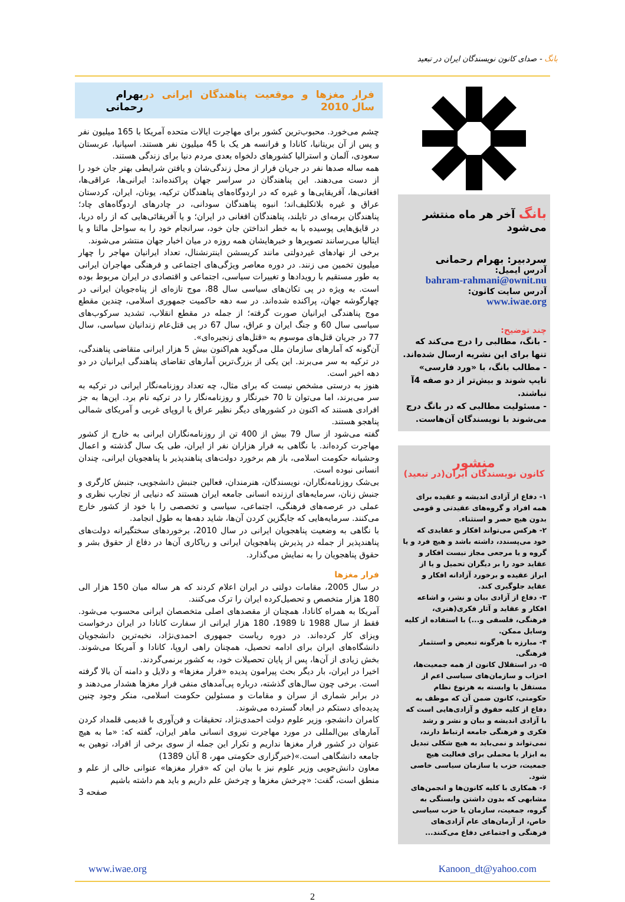بانگ - صدای کانون نویسندگان ایران در تبعید
بانگ آخر هر ماه منتشر می‌شود
سردبیر: بهرام رحمانی
آدرس ایمیل:
bahram-rahmani@ownit.nu
آدرس سایت کانون:
www.iwae.org
چند توضیح:
- بانگ، مطالبی را درج می‌کند که تنها برای این نشریه ارسال شده‌اند.
- مطالب بانگ، با «ورد فارسی» تایپ شوند و بیش‌تر از دو صفه 4آ نباشند.
- مسئولیت مطالبی که در بانگ درج می‌شوند با نویسندگان آن‌هاست.
منشور
کانون نویسندگان ایران(در تبعید)
۱- دفاع از آزادی اندیشه و عقیده برای همه افراد و گروه‌های عقیدتی و قومی بدون هیچ حصر و استثناء.
۲- هرکس می‌تواند افکار و عقایدی که خود می‌پسندد، داشته باشد و هیچ فرد و یا گروه و یا مرجعی مجاز نیست افکار و عقاید خود را بر دیگران تحمیل و یا از ابراز عقیده و برخورد آزادانه افکار و عقاید جلوگیری کند.
۳- دفاع از آزادی بیان و نشر، و اشاعه افکار و عقاید و آثار فکری(هنری، فرهنگی، فلسفی و...) با استفاده از کلیه وسایل ممکن.
۴- مبارزه با هرگونه تبعیض و استثمار فرهنگی.
۵- در استقلال کانون از همه جمعیت‌ها، احزاب و سازمان‌های سیاسی اعم از مستقل یا وابسته به هرنوع نظام حکومتی، کانون ضمن آن که موظف به دفاع از کلیه حقوق و آزادی‌هایی است که با آزادی اندیشه و بیان و نشر و رشد فکری و فرهنگی جامعه ارتباط دارند، نمی‌تواند و نمی‌باید به هیچ شکلی تبدیل به ابزار یا محملی برای فعالیت هیچ جمعیت، حزب یا سازمان سیاسی خاصی شود.
۶- همکاری با کلیه کانون‌ها و انجمن‌های مشابهی که بدون داشتن وابستگی به گروه، جمعیت، سازمان یا حزب سیاسی خاص، از آرمان‌های عام آزادی‌های فرهنگی و اجتماعی دفاع می‌کنند...
فرار مغزها و موقعیت پناهندگان ایرانی در سال 2010 بهرام رحمانی
چشم می‌خورد. محبوب‌ترین کشور برای مهاجرت ایالات متحده آمریکا با 165 میلیون نفر و پس از آن بریتانیا، کانادا و فرانسه هر یک با 45 میلیون نفر هستند. اسپانیا، عربستان سعودی، آلمان و استرالیا کشورهای دلخواه بعدی مردم دنیا برای زندگی هستند.
همه ساله صدها نفر در جریان فرار از محل زندگی‌شان و یافتن شرایطی بهتر جان خود را از دست می‌دهند. این پناهندگان در سراسر جهان پراکنده‌اند: ایرانی‌ها، عراقی‌ها، افغانی‌ها، آفریقایی‌ها و غیره که در اردوگاه‌های پناهندگان ترکیه، یونان، ایران، کردستان عراق و غیره بلاتکلیف‌اند؛ انبوه پناهندگان سودانی، در چادرهای اردوگاه‌های چاد؛ پناهندگان برمه‌ای در تایلند، پناهندگان افغانی در ایران؛ و یا آفریقائی‌هایی که از راه دریا، در قایق‌هایی پوسیده با به خطر انداختن جان خود، سرانجام خود را به سواحل مالتا و یا ایتالیا می‌رسانند تصویرها و خبرهایشان همه روزه در میان اخبار جهان منتشر می‌شوند.
برخی از نهادهای غیردولتی مانند کریسشن اینترنشنال، تعداد ایرانیان مهاجر را چهار میلیون تخمین می زنند. در دوره معاصر ویژگی‌های اجتماعی و فرهنگی مهاجران ایرانی به طور مستقیم با رویدادها و تغییرات سیاسی، اجتماعی و اقتصادی در ایران مربوط بوده است. به ویژه در پی تکان‌های سیاسی سال 88، موج تازه‌ای از پناه‌جویان ایرانی در چهارگوشه جهان، پراکنده شده‌اند. در سه دهه حاکمیت جمهوری اسلامی، چندین مقطع موج پناهندگی ایرانیان صورت گرفته؛ از جمله در مقطع انقلاب، تشدید سرکوب‌های سیاسی سال 60 و جنگ ایران و عراق، سال 67 در پی قتل‌عام زندانیان سیاسی، سال 77 در جریان قتل‌های موسوم به «قتل‌های زنجیره‌ای».
آن‌گونه که آمارهای سازمان ملل می‌گوید هم‌اکنون بیش 5 هزار ایرانی متقاضی پناهندگی، در ترکیه به سر می‌برند. این یکی از بزرگ‌ترین آمارهای تقاضای پناهندگی ایرانیان در دو دهه اخیر است.
هنوز به درستی مشخص نیست که برای مثال، چه تعداد روزنامه‌نگار ایرانی در ترکیه به سر می‌برند، اما می‌توان تا 70 خبرنگار و روزنامه‌نگار را در ترکیه نام برد. این‌ها به جز افرادی هستند که اکنون در کشورهای دیگر نظیر عراق یا اروپای غربی و آمریکای شمالی پناهجو هستند.
گفته می‌شود از سال 79 بیش از 400 تن از روزنامه‌نگاران ایرانی به خارج از کشور مهاجرت کرده‌اند. با نگاهی به فرار هزاران نفر از ایران، طی یک سال گذشته و اعمال وحشیانه حکومت اسلامی، باز هم برخورد دولت‌های پناهندپذیر با پناهجویان ایرانی، چندان انسانی نبوده است.
بی‌شک روزنامه‌نگاران، نویسندگان، هنرمندان، فعالین جنبش دانشجویی، جنبش کارگری و جنبش زنان، سرمایه‌های ارزنده انسانی جامعه ایران هستند که دنیایی از تجارب نظری و عملی در عرصه‌های فرهنگی، اجتماعی، سیاسی و تخصصی را با خود از کشور خارج می‌کنند. سرمایه‌هایی که جایگزین کردن آن‌ها، شاید دهه‌ها به طول انجامد.
با نگاهی به وضعیت پناهجویان ایرانی در سال 2010، برخوردهای سختگیرانه دولت‌های پناهندپذیر از جمله در پذیرش پناهجویان ایرانی و ریاکاری آن‌ها در دفاع از حقوق بشر و حقوق پناهجویان را به نمایش می‌گذارد.
فرار مغزها
در سال 2005، مقامات دولتی در ایران اعلام کردند که هر ساله میان 150 هزار الی 180 هزار متخصص و تحصیل‌کرده ایران را ترک می‌کنند.
آمریکا به همراه کانادا، همچنان از مقصدهای اصلی متخصصان ایرانی محسوب می‌شود. فقط از سال 1988 تا 1989، 180 هزار ایرانی از سفارت کانادا در ایران درخواست ویزای کار کرده‌اند. در دوره ریاست جمهوری احمدی‌نژاد، نخبه‌ترین دانشجویان دانشگاه‌های ایران برای ادامه تحصیل، همچنان راهی اروپا، کانادا و آمریکا می‌شوند. بخش زیادی از آن‌ها، پس از پایان تحصیلات خود، به کشور برنمی‌گردند.
اخیرا در ایران، بار دیگر بحث پیرامون پدیده «فرار مغزها» و دلایل و دامنه آن بالا گرفته است. برخی چون سال‌های گذشته، درباره پی‌آمدهای منفی فرار مغزها هشدار می‌دهند و در برابر شماری از سران و مقامات و مسئولین حکومت اسلامی، منکر وجود چنین پدیده‌ای دستکم در ابعاد گسترده می‌شوند.
کامران دانشجو، وزیر علوم دولت احمدی‌نژاد، تحقیقات و فن‌آوری با قدیمی قلمداد کردن آمارهای بین‌المللی در مورد مهاجرت نیروی انسانی ماهر ایران، گفته که: «ما به هیچ عنوان در کشور فرار مغزها نداریم و تکرار این جمله از سوی برخی از افراد، توهین به جامعه دانشگاهی است.»(خبرگزاری حکومتی مهر، 8 آبان 1389)
معاون دانش‌جویی وزیر علوم نیز با بیان این که «فرار مغزها» عنوانی خالی از علم و منطق است، گفت: «چرخش مغزها و چرخش علم داریم و باید هم داشته باشیم
صفحه 3
Kanoon_dt@yahoo.com www.iwae.org
2